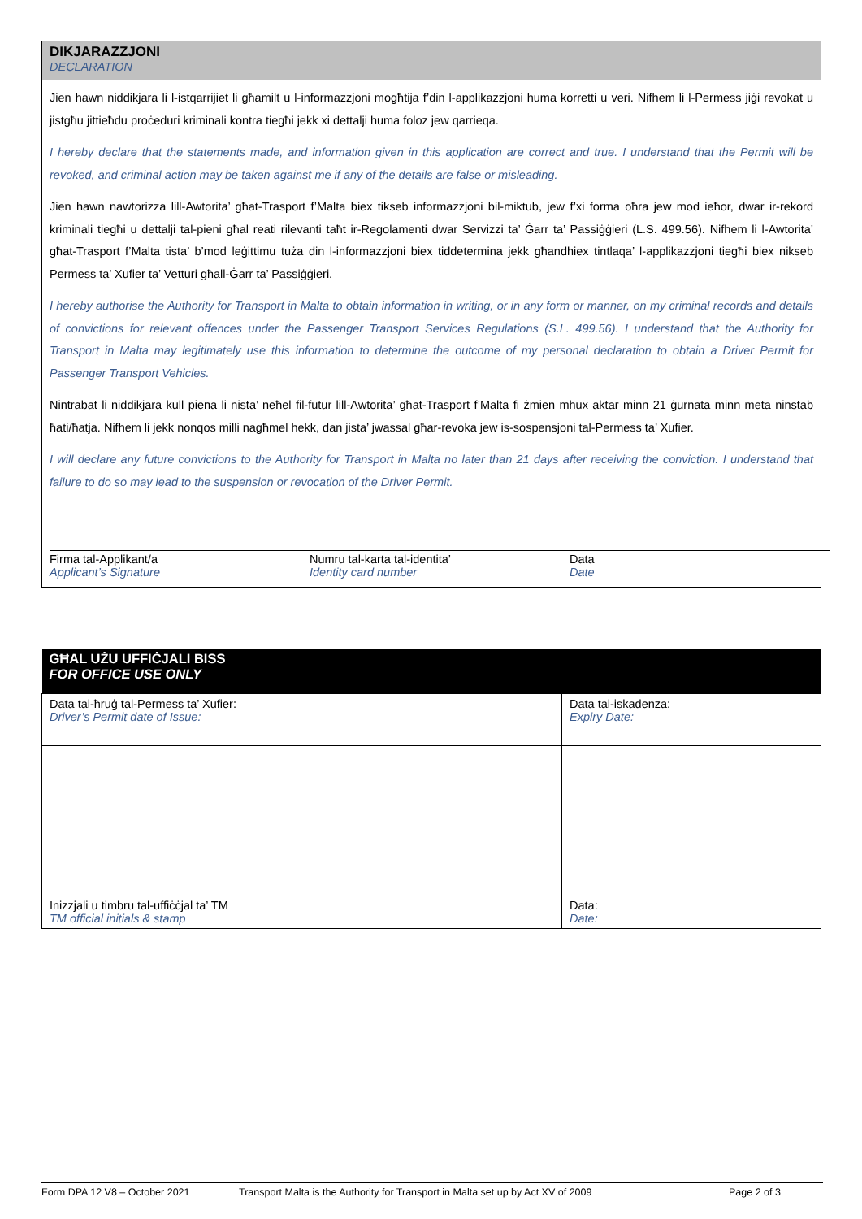DIKJARAZZJONI
DECLARATION
Jien hawn niddikjara li l-istqarrijiet li għamilt u l-informazzjoni mogħtija f’din l-applikazzjoni huma korretti u veri. Nifhem li l-Permess jiġi revokat u jistgħu jittieħdu proċeduri kriminali kontra tiegħi jekk xi dettalji huma foloz jew qarrieqa.
I hereby declare that the statements made, and information given in this application are correct and true. I understand that the Permit will be revoked, and criminal action may be taken against me if any of the details are false or misleading.
Jien hawn nawtorizza lill-Awtorita’ għat-Trasport f’Malta biex tikseb informazzjoni bil-miktub, jew f’xi forma oħra jew mod ieħor, dwar ir-rekord kriminali tiegħi u dettalji tal-pieni għal reati rilevanti taħt ir-Regolamenti dwar Servizzi ta’ Ġarr ta’ Passiġġieri (L.S. 499.56). Nifhem li l-Awtorita’ għat-Trasport f’Malta tista’ b’mod leġittimu tuża din l-informazzjoni biex tiddetermina jekk għandhiex tintlaqa’ l-applikazzjoni tiegħi biex nikseb Permess ta’ Xufier ta’ Vetturi għall-Ġarr ta’ Passiġġieri.
I hereby authorise the Authority for Transport in Malta to obtain information in writing, or in any form or manner, on my criminal records and details of convictions for relevant offences under the Passenger Transport Services Regulations (S.L. 499.56). I understand that the Authority for Transport in Malta may legitimately use this information to determine the outcome of my personal declaration to obtain a Driver Permit for Passenger Transport Vehicles.
Nintrabat li niddikjara kull piena li nista’ neħel fil-futur lill-Awtorita’ għat-Trasport f’Malta fi żmien mhux aktar minn 21 ġurnata minn meta ninstab ħati/ħatja. Nifhem li jekk nonqos milli nagħmel hekk, dan jista’ jwassal għar-revoka jew is-sospensjoni tal-Permess ta’ Xufier.
I will declare any future convictions to the Authority for Transport in Malta no later than 21 days after receiving the conviction. I understand that failure to do so may lead to the suspension or revocation of the Driver Permit.
Firma tal-Applikant/a
Applicant’s Signature
Numru tal-karta tal-identita’
Identity card number
Data
Date
| GĦAL UŻU UFFIĊJALI BISS FOR OFFICE USE ONLY | |
| --- | --- |
| Data tal-ħruġ tal-Permess ta’ Xufier: Driver’s Permit date of Issue: | Data tal-iskadenza: Expiry Date: |
| Inizzjali u timbru tal-uffiċċjal ta’ TM TM official initials & stamp | Data: Date: |
Form DPA 12 V8 – October 2021 Transport Malta is the Authority for Transport in Malta set up by Act XV of 2009 Page 2 of 3